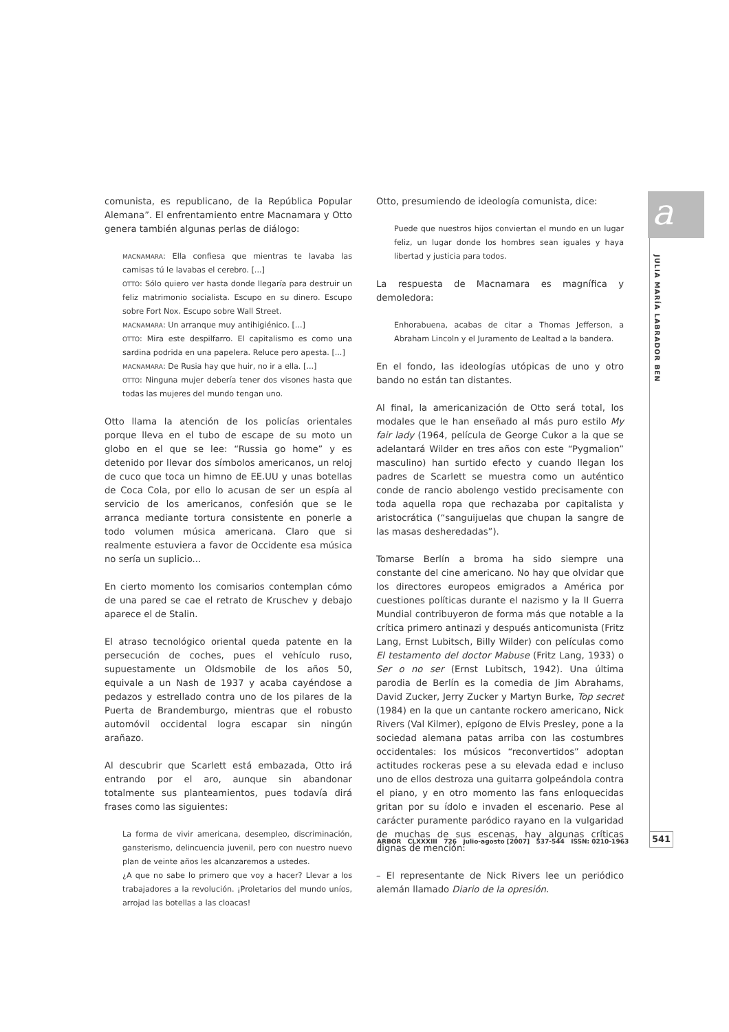comunista, es republicano, de la República Popular Alemana”. El enfrentamiento entre Macnamara y Otto genera también algunas perlas de diálogo:
MACNAMARA: Ella confiesa que mientras te lavaba las camisas tú le lavabas el cerebro. [...]
OTTO: Sólo quiero ver hasta donde llegaría para destruir un feliz matrimonio socialista. Escupo en su dinero. Escupo sobre Fort Nox. Escupo sobre Wall Street.
MACNAMARA: Un arranque muy antihigiénico. [...]
OTTO: Mira este despilfarro. El capitalismo es como una sardina podrida en una papelera. Reluce pero apesta. [...]
MACNAMARA: De Rusia hay que huir, no ir a ella. [...]
OTTO: Ninguna mujer debería tener dos visones hasta que todas las mujeres del mundo tengan uno.
Otto llama la atención de los policías orientales porque lleva en el tubo de escape de su moto un globo en el que se lee: “Russia go home” y es detenido por llevar dos símbolos americanos, un reloj de cuco que toca un himno de EE.UU y unas botellas de Coca Cola, por ello lo acusan de ser un espía al servicio de los americanos, confesión que se le arranca mediante tortura consistente en ponerle a todo volumen música americana. Claro que si realmente estuviera a favor de Occidente esa música no sería un suplicio...
En cierto momento los comisarios contemplan cómo de una pared se cae el retrato de Kruschev y debajo aparece el de Stalin.
El atraso tecnológico oriental queda patente en la persecución de coches, pues el vehículo ruso, supuestamente un Oldsmobile de los años 50, equivale a un Nash de 1937 y acaba cayéndose a pedazos y estrellado contra uno de los pilares de la Puerta de Brandemburgo, mientras que el robusto automóvil occidental logra escapar sin ningún arañazo.
Al descubrir que Scarlett está embazada, Otto irá entrando por el aro, aunque sin abandonar totalmente sus planteamientos, pues todavía dirá frases como las siguientes:
La forma de vivir americana, desempleo, discriminación, gansterismo, delincuencia juvenil, pero con nuestro nuevo plan de veinte años les alcanzaremos a ustedes.
¿A que no sabe lo primero que voy a hacer? Llevar a los trabajadores a la revolución. ¡Proletarios del mundo uníos, arrojad las botellas a las cloacas!
Otto, presumiendo de ideología comunista, dice:
Puede que nuestros hijos conviertan el mundo en un lugar feliz, un lugar donde los hombres sean iguales y haya libertad y justicia para todos.
La respuesta de Macnamara es magnífica y demoledora:
Enhorabuena, acabas de citar a Thomas Jefferson, a Abraham Lincoln y el Juramento de Lealtad a la bandera.
En el fondo, las ideologías utópicas de uno y otro bando no están tan distantes.
Al final, la americanización de Otto será total, los modales que le han enseñado al más puro estilo My fair lady (1964, película de George Cukor a la que se adelantará Wilder en tres años con este “Pygmalion” masculino) han surtido efecto y cuando llegan los padres de Scarlett se muestra como un auténtico conde de rancio abolengo vestido precisamente con toda aquella ropa que rechazaba por capitalista y aristocrática (“sanguijuelas que chupan la sangre de las masas desheredadas”).
Tomarse Berlín a broma ha sido siempre una constante del cine americano. No hay que olvidar que los directores europeos emigrados a América por cuestiones políticas durante el nazismo y la II Guerra Mundial contribuyeron de forma más que notable a la crítica primero antinazi y después anticomunista (Fritz Lang, Ernst Lubitsch, Billy Wilder) con películas como El testamento del doctor Mabuse (Fritz Lang, 1933) o Ser o no ser (Ernst Lubitsch, 1942). Una última parodia de Berlín es la comedia de Jim Abrahams, David Zucker, Jerry Zucker y Martyn Burke, Top secret (1984) en la que un cantante rockero americano, Nick Rivers (Val Kilmer), epígono de Elvis Presley, pone a la sociedad alemana patas arriba con las costumbres occidentales: los músicos “reconvertidos” adoptan actitudes rockeras pese a su elevada edad e incluso uno de ellos destroza una guitarra golpeándola contra el piano, y en otro momento las fans enloquecidas gritan por su ídolo e invaden el escenario. Pese al carácter puramente paródico rayano en la vulgaridad de muchas de sus escenas, hay algunas críticas dignas de mención:
– El representante de Nick Rivers lee un periódico alemán llamado Diario de la opresión.
a
JULIA MARÍA LABRADOR BEN
ARBOR CLXXXIII 726 julio-agosto [2007] 537-544 ISSN: 0210-1963
541